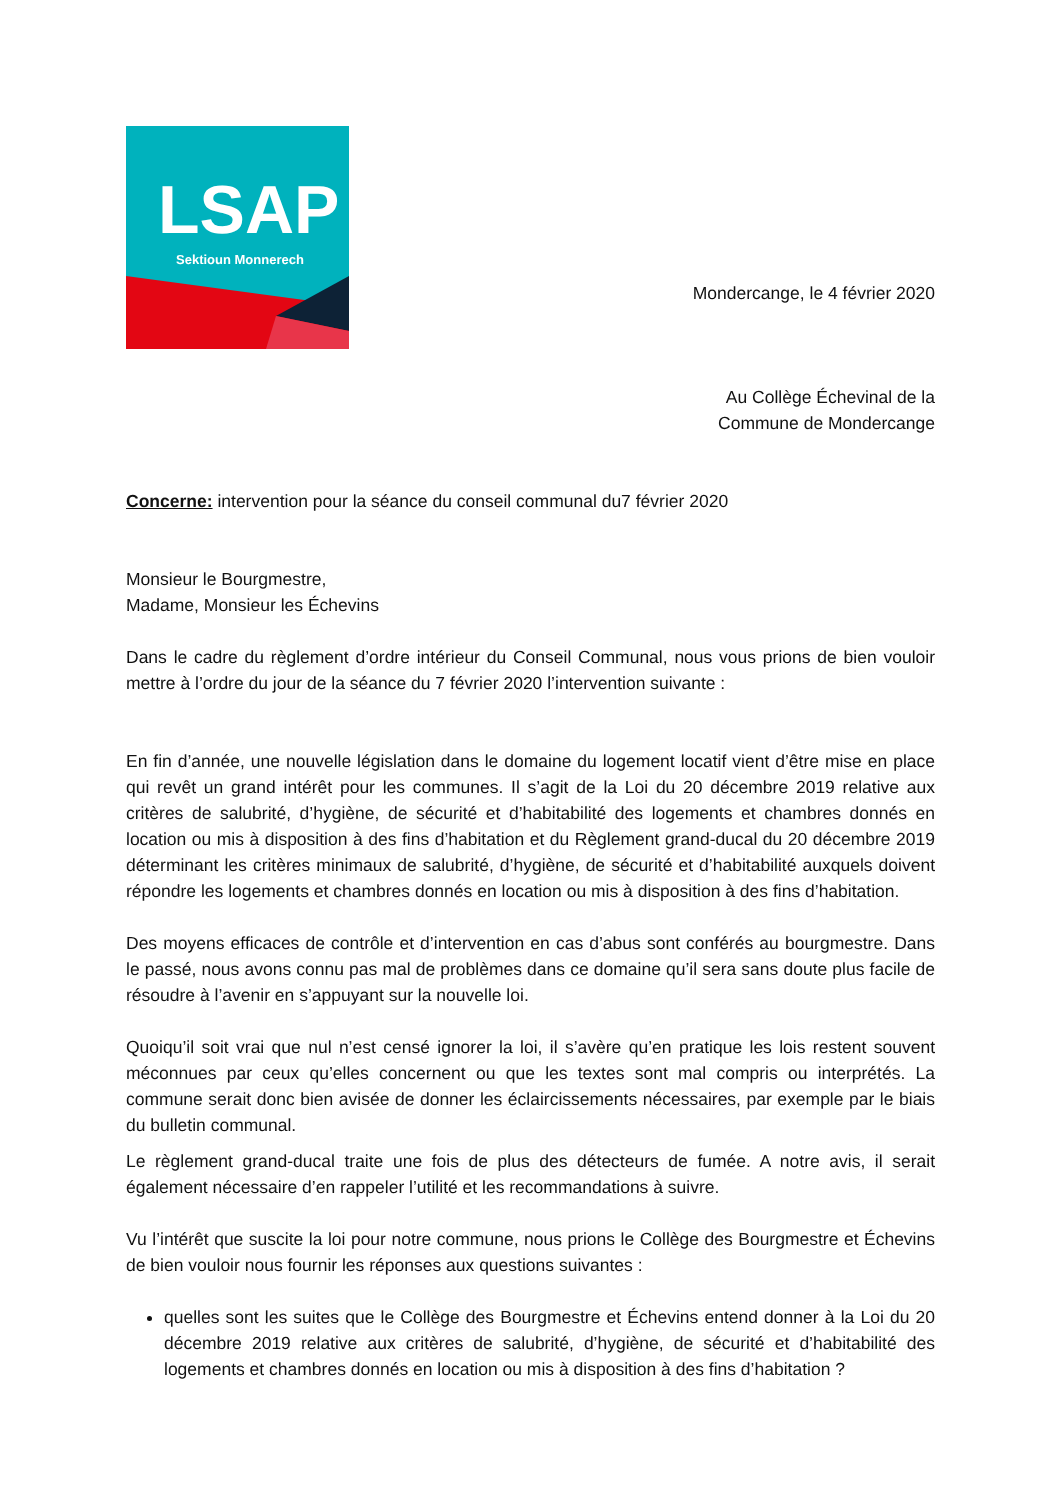LSAP
Sektioun Monnerech
Mondercange, le 4 février 2020
Au Collège Échevinal de la
Commune de Mondercange
Concerne: intervention pour la séance du conseil communal du7 février 2020
Monsieur le Bourgmestre,
Madame, Monsieur les Échevins
Dans le cadre du règlement d’ordre intérieur du Conseil Communal, nous vous prions de bien vouloir mettre à l’ordre du jour de la séance du 7 février 2020 l’intervention suivante :
En fin d’année, une nouvelle législation dans le domaine du logement locatif vient d’être mise en place qui revêt un grand intérêt pour les communes. Il s’agit de la Loi du 20 décembre 2019 relative aux critères de salubrité, d’hygiène, de sécurité et d’habitabilité des logements et chambres donnés en location ou mis à disposition à des fins d’habitation et du Règlement grand-ducal du 20 décembre 2019 déterminant les critères minimaux de salubrité, d’hygiène, de sécurité et d’habitabilité auxquels doivent répondre les logements et chambres donnés en location ou mis à disposition à des fins d’habitation.
Des moyens efficaces de contrôle et d’intervention en cas d’abus sont conférés au bourgmestre. Dans le passé, nous avons connu pas mal de problèmes dans ce domaine qu’il sera sans doute plus facile de résoudre à l’avenir en s’appuyant sur la nouvelle loi.
Quoiqu’il soit vrai que nul n’est censé ignorer la loi, il s’avère qu’en pratique les lois restent souvent méconnues par ceux qu’elles concernent ou que les textes sont mal compris ou interprétés. La commune serait donc bien avisée de donner les éclaircissements nécessaires, par exemple par le biais du bulletin communal.
Le règlement grand-ducal traite une fois de plus des détecteurs de fumée. A notre avis, il serait également nécessaire d’en rappeler l’utilité et les recommandations à suivre.
Vu l’intérêt que suscite la loi pour notre commune, nous prions le Collège des Bourgmestre et Échevins de bien vouloir nous fournir les réponses aux questions suivantes :
quelles sont les suites que le Collège des Bourgmestre et Échevins entend donner à la Loi du 20 décembre 2019 relative aux critères de salubrité, d’hygiène, de sécurité et d’habitabilité des logements et chambres donnés en location ou mis à disposition à des fins d’habitation ?